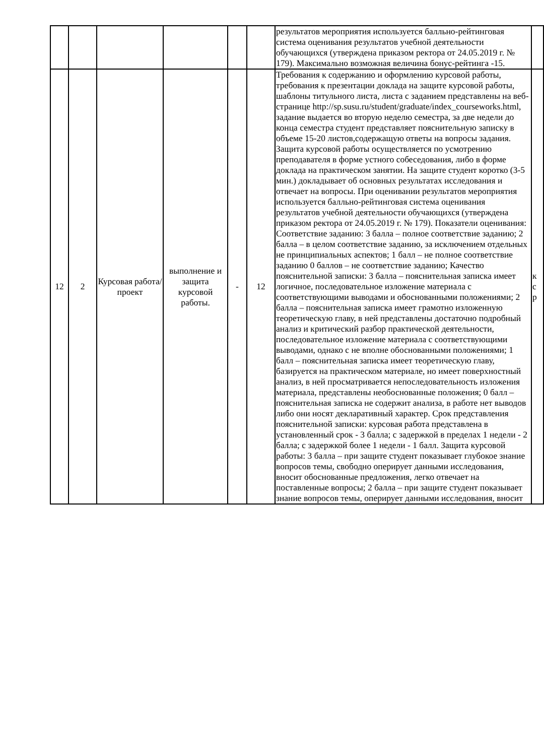| | | | | | | результатов мероприятия используется балльно-рейтинговая система оценивания результатов учебной деятельности обучающихся (утверждена приказом ректора от 24.05.2019 г. № 179). Максимально возможная величина бонус-рейтинга -15. | |
| 12 | 2 | Курсовая работа/проект | выполнение и защита курсовой работы. | - | 12 | Требования к содержанию и оформлению курсовой работы, требования к презентации доклада на защите курсовой работы, шаблоны титульного листа, листа с заданием представлены на веб-странице http://sp.susu.ru/student/graduate/index_courseworks.html, задание выдается во вторую неделю семестра, за две недели до конца семестра студент представляет пояснительную записку в объеме 15-20 листов,содержащую ответы на вопросы задания. Защита курсовой работы осуществляется по усмотрению преподавателя в форме устного собеседования, либо в форме доклада на практическом занятии. На защите студент коротко (3-5 мин.) докладывает об основных результатах исследования и отвечает на вопросы. При оценивании результатов мероприятия используется балльно-рейтинговая система оценивания результатов учебной деятельности обучающихся (утверждена приказом ректора от 24.05.2019 г. № 179). Показатели оценивания: Соответствие заданию: 3 балла – полное соответствие заданию; 2 балла – в целом соответствие заданию, за исключением отдельных не принципиальных аспектов; 1 балл – не полное соответствие заданию 0 баллов – не соответствие заданию; Качество пояснительной записки: 3 балла – пояснительная записка имеет логичное, последовательное изложение материала с соответствующими выводами и обоснованными положениями; 2 балла – пояснительная записка имеет грамотно изложенную теоретическую главу, в ней представлены достаточно подробный анализ и критический разбор практической деятельности, последовательное изложение материала с соответствующими выводами, однако с не вполне обоснованными положениями; 1 балл – пояснительная записка имеет теоретическую главу, базируется на практическом материале, но имеет поверхностный анализ, в ней просматривается непоследовательность изложения материала, представлены необоснованные положения; 0 балл – пояснительная записка не содержит анализа, в работе нет выводов либо они носят декларативный характер. Срок представления пояснительной записки: курсовая работа представлена в установленный срок - 3 балла; с задержкой в пределах 1 недели - 2 балла; с задержкой более 1 недели - 1 балл. Защита курсовой работы: 3 балла – при защите студент показывает глубокое знание вопросов темы, свободно оперирует данными исследования, вносит обоснованные предложения, легко отвечает на поставленные вопросы; 2 балла – при защите студент показывает знание вопросов темы, оперирует данными исследования, вносит | к с р |